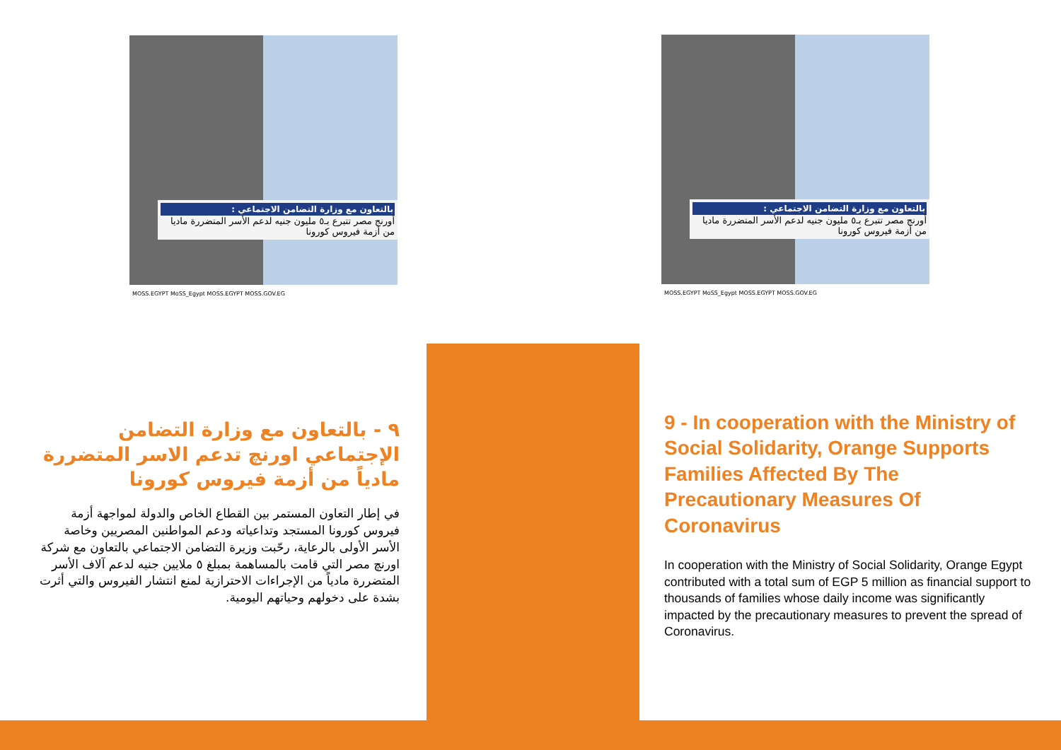بالتعاون مع وزارة التضامن الاجتماعي :
أورنج مصر تتبرع بـ٥ مليون جنيه لدعم الأسر المتضررة ماديا من أزمة فيروس كورونا
MOSS.EGYPT MoSS_Egypt MOSS.EGYPT MOSS.GOV.EG
بالتعاون مع وزارة التضامن الاجتماعي :
أورنج مصر تتبرع بـ٥ مليون جنيه لدعم الأسر المتضررة ماديا من أزمة فيروس كورونا
MOSS.EGYPT MoSS_Egypt MOSS.EGYPT MOSS.GOV.EG
٩ - بالتعاون مع وزارة التضامن الإجتماعي اورنچ تدعم الاسر المتضررة مادياً من أزمة فيروس كورونا
في إطار التعاون المستمر بين القطاع الخاص والدولة لمواجهة أزمة فيروس كورونا المستجد وتداعياته ودعم المواطنين المصريين وخاصة الأسر الأولى بالرعاية، رحّبت وزيرة التضامن الاجتماعي بالتعاون مع شركة اورنچ مصر التي قامت بالمساهمة بمبلغ ٥ ملايين جنيه لدعم آلاف الأسر المتضررة مادياً من الإجراءات الاحترازية لمنع انتشار الفيروس والتي أثرت بشدة على دخولهم وحياتهم اليومية.
9 - In cooperation with the Ministry of Social Solidarity, Orange Supports Families Affected By The Precautionary Measures Of Coronavirus
In cooperation with the Ministry of Social Solidarity, Orange Egypt contributed with a total sum of EGP 5 million as financial support to thousands of families whose daily income was significantly impacted by the precautionary measures to prevent the spread of Coronavirus.